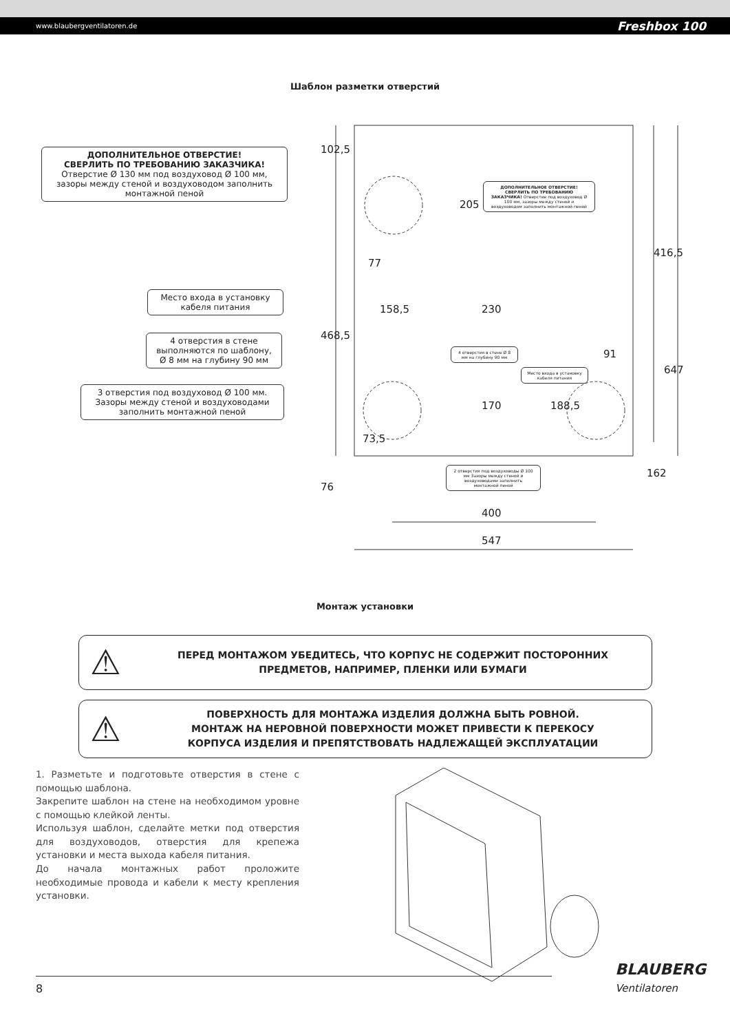www.blaubergventilatoren.de Freshbox 100
Шаблон разметки отверстий
ДОПОЛНИТЕЛЬНОЕ ОТВЕРСТИЕ!
СВЕРЛИТЬ ПО ТРЕБОВАНИЮ ЗАКАЗЧИКА!
Отверстие Ø 130 мм под воздуховод Ø 100 мм, зазоры между стеной и воздуховодом заполнить монтажной пеной
Место входа в установку кабеля питания
4 отверстия в стене выполняются по шаблону, Ø 8 мм на глубину 90 мм
3 отверстия под воздуховод Ø 100 мм. Зазоры между стеной и воздуховодами заполнить монтажной пеной
ДОПОЛНИТЕЛЬНОЕ ОТВЕРСТИЕ! СВЕРЛИТЬ ПО ТРЕБОВАНИЮ ЗАКАЗЧИКА! Отверстие под воздуховод Ø 100 мм, зазоры между стеной и воздуховодом заполнить монтажной пеной
4 отверстия в стене Ø 8 мм на глубину 90 мм
Место входа в установку кабеля питания
2 отверстия под воздуховоды Ø 100 мм Зазоры между стеной и воздуховодами заполнить монтажной пеной
102,5
205
77
468,5
158,5 230
91
416,5
647
170 188,5
73,5
162
76
400
547
Монтаж установки
⚠
ПЕРЕД МОНТАЖОМ УБЕДИТЕСЬ, ЧТО КОРПУС НЕ СОДЕРЖИТ ПОСТОРОННИХ
ПРЕДМЕТОВ, НАПРИМЕР, ПЛЕНКИ ИЛИ БУМАГИ
⚠
ПОВЕРХНОСТЬ ДЛЯ МОНТАЖА ИЗДЕЛИЯ ДОЛЖНА БЫТЬ РОВНОЙ.
МОНТАЖ НА НЕРОВНОЙ ПОВЕРХНОСТИ МОЖЕТ ПРИВЕСТИ К ПЕРЕКОСУ
КОРПУСА ИЗДЕЛИЯ И ПРЕПЯТСТВОВАТЬ НАДЛЕЖАЩЕЙ ЭКСПЛУАТАЦИИ
1. Разметьте и подготовьте отверстия в стене с помощью шаблона.
Закрепите шаблон на стене на необходимом уровне с помощью клейкой ленты.
Используя шаблон, сделайте метки под отверстия для воздуховодов, отверстия для крепежа установки и места выхода кабеля питания.
До начала монтажных работ проложите необходимые провода и кабели к месту крепления установки.
8 BLAUBERG
Ventilatoren